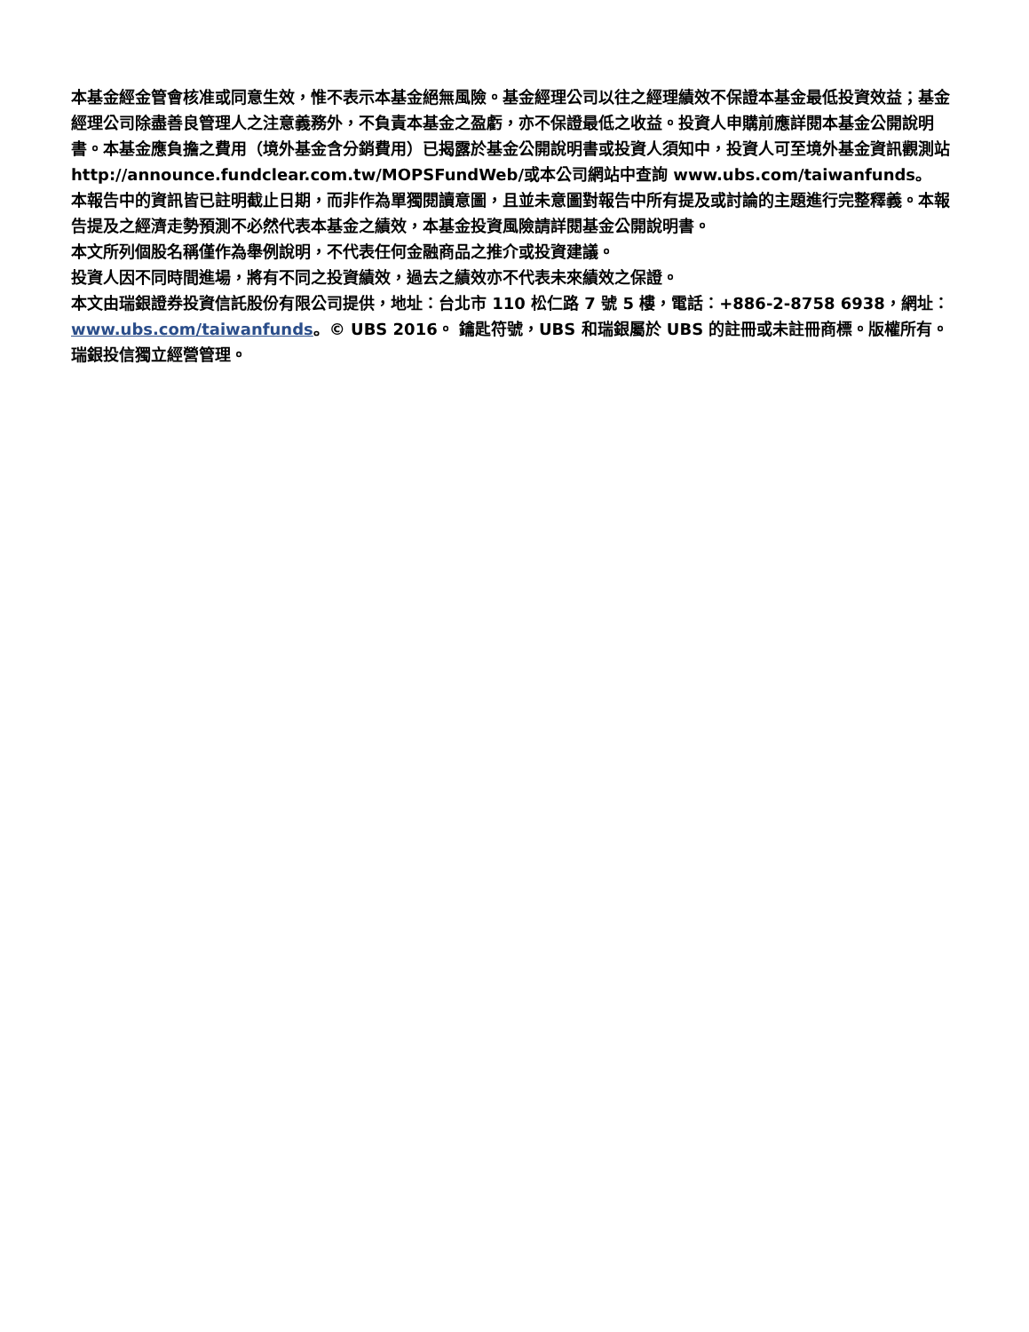本基金經金管會核准或同意生效，惟不表示本基金絕無風險。基金經理公司以往之經理績效不保證本基金最低投資效益；基金經理公司除盡善良管理人之注意義務外，不負責本基金之盈虧，亦不保證最低之收益。投資人申購前應詳閱本基金公開說明書。本基金應負擔之費用（境外基金含分銷費用）已揭露於基金公開說明書或投資人須知中，投資人可至境外基金資訊觀測站 http://announce.fundclear.com.tw/MOPSFundWeb/或本公司網站中查詢 www.ubs.com/taiwanfunds。
本報告中的資訊皆已註明截止日期，而非作為單獨閱讀意圖，且並未意圖對報告中所有提及或討論的主題進行完整釋義。本報告提及之經濟走勢預測不必然代表本基金之績效，本基金投資風險請詳閱基金公開說明書。
本文所列個股名稱僅作為舉例說明，不代表任何金融商品之推介或投資建議。
投資人因不同時間進場，將有不同之投資績效，過去之績效亦不代表未來績效之保證。
本文由瑞銀證券投資信託股份有限公司提供，地址：台北市 110 松仁路 7 號 5 樓，電話：+886-2-8758 6938，網址：www.ubs.com/taiwanfunds。© UBS 2016。 鑰匙符號，UBS 和瑞銀屬於 UBS 的註冊或未註冊商標。版權所有。瑞銀投信獨立經營管理。